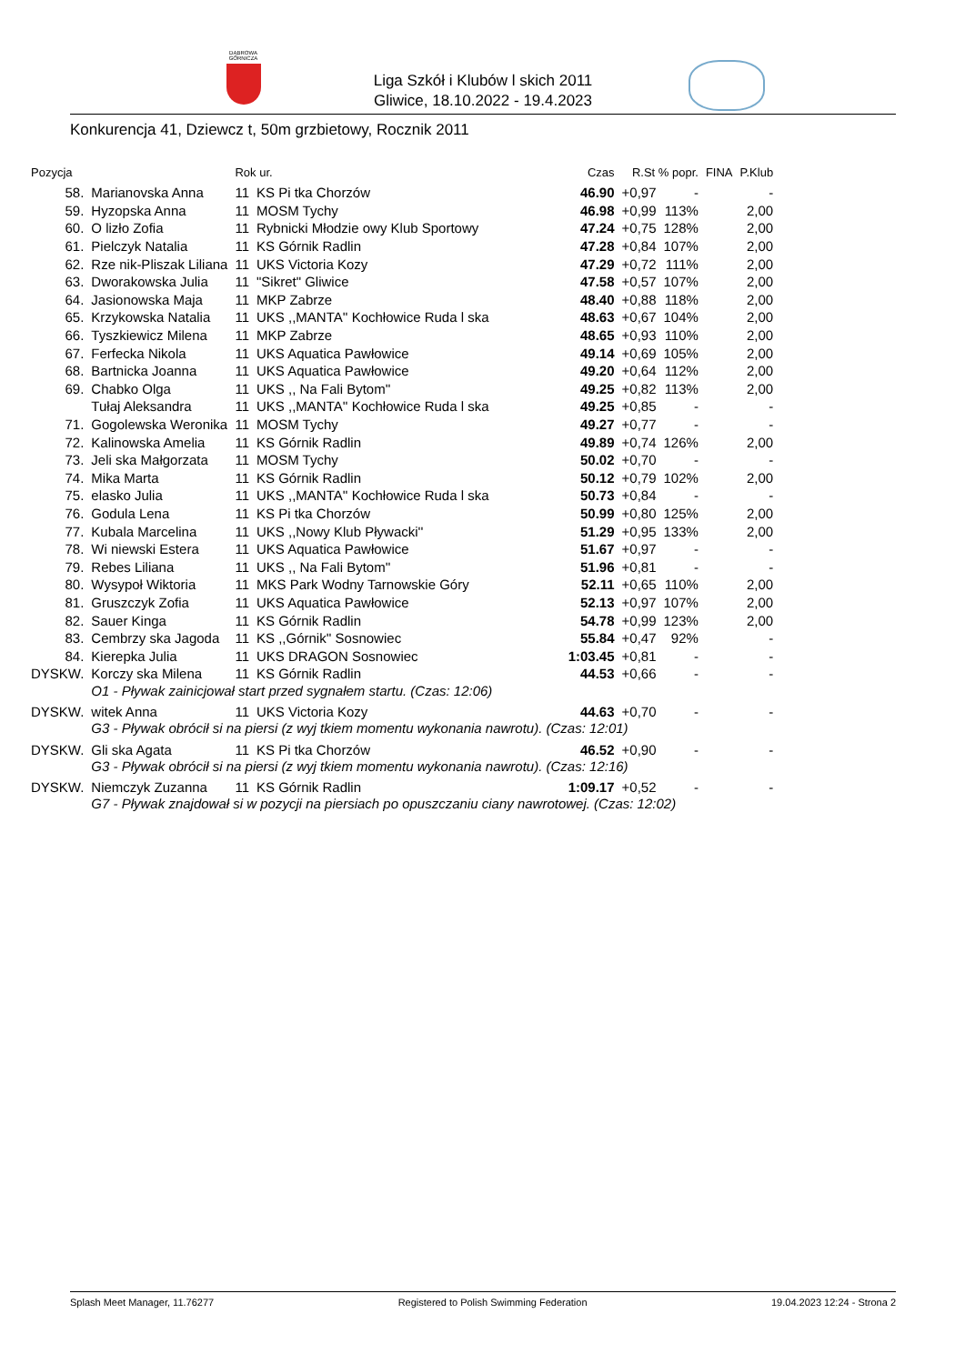DĄBROWA GÓRNICZA
Liga Szkół i Klubów l skich 2011
Gliwice, 18.10.2022 - 19.4.2023
Konkurencja 41, Dziewcz t, 50m grzbietowy, Rocznik 2011
| Pozycja | | Rok ur. | | Czas | R.St % popr. | | FINA | P.Klub |
| --- | --- | --- | --- | --- | --- | --- | --- | --- |
| 58. | Marianovska Anna | 11 | KS Pi tka Chorzów | 46.90 | +0,97 | - | | - |
| 59. | Hyzopska Anna | 11 | MOSM Tychy | 46.98 | +0,99 | 113% | | 2,00 |
| 60. | O lizło Zofia | 11 | Rybnicki Młodzie owy Klub Sportowy | 47.24 | +0,75 | 128% | | 2,00 |
| 61. | Pielczyk Natalia | 11 | KS Górnik Radlin | 47.28 | +0,84 | 107% | | 2,00 |
| 62. | Rze nik-Pliszak Liliana | 11 | UKS Victoria Kozy | 47.29 | +0,72 | 111% | | 2,00 |
| 63. | Dworakowska Julia | 11 | "Sikret" Gliwice | 47.58 | +0,57 | 107% | | 2,00 |
| 64. | Jasionowska Maja | 11 | MKP Zabrze | 48.40 | +0,88 | 118% | | 2,00 |
| 65. | Krzykowska Natalia | 11 | UKS ,,MANTA'' Kochłowice Ruda l ska | 48.63 | +0,67 | 104% | | 2,00 |
| 66. | Tyszkiewicz Milena | 11 | MKP Zabrze | 48.65 | +0,93 | 110% | | 2,00 |
| 67. | Ferfecka Nikola | 11 | UKS Aquatica Pawłowice | 49.14 | +0,69 | 105% | | 2,00 |
| 68. | Bartnicka Joanna | 11 | UKS Aquatica Pawłowice | 49.20 | +0,64 | 112% | | 2,00 |
| 69. | Chabko Olga | 11 | UKS ,, Na Fali Bytom'' | 49.25 | +0,82 | 113% | | 2,00 |
| | Tułaj Aleksandra | 11 | UKS ,,MANTA'' Kochłowice Ruda l ska | 49.25 | +0,85 | - | | - |
| 71. | Gogolewska Weronika | 11 | MOSM Tychy | 49.27 | +0,77 | - | | - |
| 72. | Kalinowska Amelia | 11 | KS Górnik Radlin | 49.89 | +0,74 | 126% | | 2,00 |
| 73. | Jeli ska Małgorzata | 11 | MOSM Tychy | 50.02 | +0,70 | - | | - |
| 74. | Mika Marta | 11 | KS Górnik Radlin | 50.12 | +0,79 | 102% | | 2,00 |
| 75. | elasko Julia | 11 | UKS ,,MANTA'' Kochłowice Ruda l ska | 50.73 | +0,84 | - | | - |
| 76. | Godula Lena | 11 | KS Pi tka Chorzów | 50.99 | +0,80 | 125% | | 2,00 |
| 77. | Kubala Marcelina | 11 | UKS ,,Nowy Klub Pływacki'' | 51.29 | +0,95 | 133% | | 2,00 |
| 78. | Wi niewski Estera | 11 | UKS Aquatica Pawłowice | 51.67 | +0,97 | - | | - |
| 79. | Rebes Liliana | 11 | UKS ,, Na Fali Bytom'' | 51.96 | +0,81 | - | | - |
| 80. | Wysypoł Wiktoria | 11 | MKS Park Wodny Tarnowskie Góry | 52.11 | +0,65 | 110% | | 2,00 |
| 81. | Gruszczyk Zofia | 11 | UKS Aquatica Pawłowice | 52.13 | +0,97 | 107% | | 2,00 |
| 82. | Sauer Kinga | 11 | KS Górnik Radlin | 54.78 | +0,99 | 123% | | 2,00 |
| 83. | Cembrzy ska Jagoda | 11 | KS ,,Górnik'' Sosnowiec | 55.84 | +0,47 | 92% | | - |
| 84. | Kierepka Julia | 11 | UKS DRAGON Sosnowiec | 1:03.45 | +0,81 | - | | - |
| DYSKW. | Korczy ska Milena | 11 | KS Górnik Radlin | 44.53 | +0,66 | - | | - |
| | O1 - Pływak zainicjował start przed sygnałem startu. (Czas: 12:06) | | | | | | | |
| DYSKW. | witek Anna | 11 | UKS Victoria Kozy | 44.63 | +0,70 | - | | - |
| | G3 - Pływak obrócił si na piersi (z wyj tkiem momentu wykonania nawrotu). (Czas: 12:01) | | | | | | | |
| DYSKW. | Gli ska Agata | 11 | KS Pi tka Chorzów | 46.52 | +0,90 | - | | - |
| | G3 - Pływak obrócił si na piersi (z wyj tkiem momentu wykonania nawrotu). (Czas: 12:16) | | | | | | | |
| DYSKW. | Niemczyk Zuzanna | 11 | KS Górnik Radlin | 1:09.17 | +0,52 | - | | - |
| | G7 - Pływak znajdował si w pozycji na piersiach po opuszczaniu ciany nawrotowej. (Czas: 12:02) | | | | | | | |
Splash Meet Manager, 11.76277 Registered to Polish Swimming Federation 19.04.2023 12:24 - Strona 2